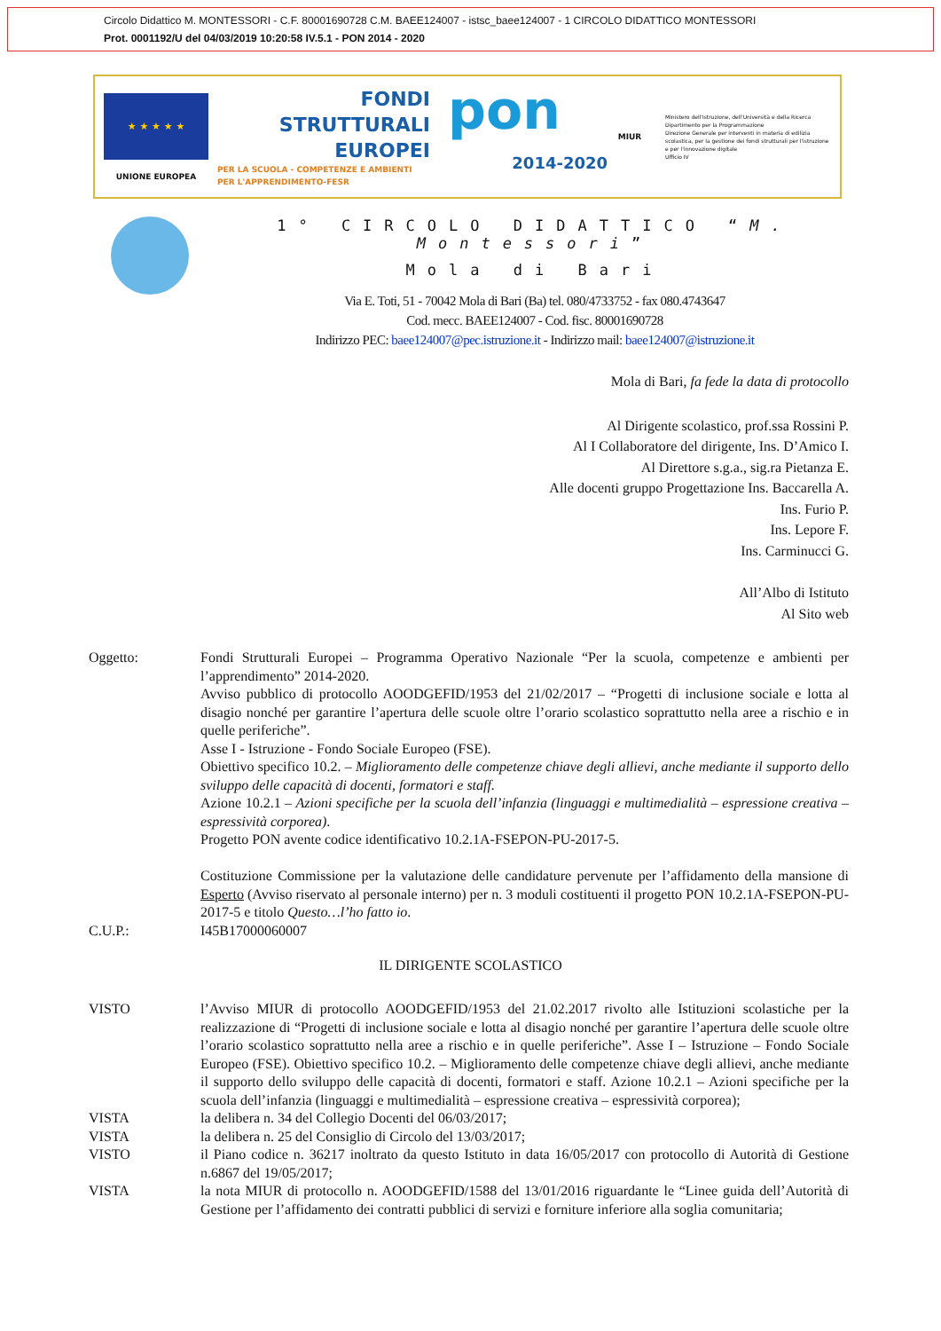Circolo Didattico M. MONTESSORI - C.F. 80001690728 C.M. BAEE124007 - istsc_baee124007 - 1 CIRCOLO DIDATTICO MONTESSORI
Prot. 0001192/U del 04/03/2019 10:20:58 IV.5.1 - PON 2014 - 2020
★ ★ ★ ★ ★
UNIONE EUROPEA
FONDI
STRUTTURALI
EUROPEI
PER LA SCUOLA - COMPETENZE E AMBIENTI PER L'APPRENDIMENTO-FESR
pon
2014-2020
MIUR
Ministero dell'Istruzione, dell'Università e della Ricerca
Dipartimento per la Programmazione
Direzione Generale per interventi in materia di edilizia scolastica, per la gestione dei fondi strutturali per l'istruzione e per l'innovazione digitale
Ufficio IV
1° CIRCOLO DIDATTICO “M. Montessori”
Mola di Bari
Via E. Toti, 51 - 70042 Mola di Bari (Ba) tel. 080/4733752 - fax 080.4743647
Cod. mecc. BAEE124007 - Cod. fisc. 80001690728
Indirizzo PEC: baee124007@pec.istruzione.it - Indirizzo mail: baee124007@istruzione.it
Mola di Bari, fa fede la data di protocollo
Al Dirigente scolastico, prof.ssa Rossini P.
Al I Collaboratore del dirigente, Ins. D’Amico I.
Al Direttore s.g.a., sig.ra Pietanza E.
Alle docenti gruppo Progettazione Ins. Baccarella A.
Ins. Furio P.
Ins. Lepore F.
Ins. Carminucci G.
All’Albo di Istituto
Al Sito web
Oggetto: Fondi Strutturali Europei – Programma Operativo Nazionale “Per la scuola, competenze e ambienti per l’apprendimento” 2014-2020.
Avviso pubblico di protocollo AOODGEFID/1953 del 21/02/2017 – “Progetti di inclusione sociale e lotta al disagio nonché per garantire l’apertura delle scuole oltre l’orario scolastico soprattutto nella aree a rischio e in quelle periferiche”.
Asse I - Istruzione - Fondo Sociale Europeo (FSE).
Obiettivo specifico 10.2. – Miglioramento delle competenze chiave degli allievi, anche mediante il supporto dello sviluppo delle capacità di docenti, formatori e staff.
Azione 10.2.1 – Azioni specifiche per la scuola dell’infanzia (linguaggi e multimedialità – espressione creativa – espressività corporea).
Progetto PON avente codice identificativo 10.2.1A-FSEPON-PU-2017-5.
Costituzione Commissione per la valutazione delle candidature pervenute per l’affidamento della mansione di Esperto (Avviso riservato al personale interno) per n. 3 moduli costituenti il progetto PON 10.2.1A-FSEPON-PU-2017-5 e titolo Questo…l’ho fatto io.
C.U.P.: I45B17000060007
IL DIRIGENTE SCOLASTICO
VISTO l’Avviso MIUR di protocollo AOODGEFID/1953 del 21.02.2017 rivolto alle Istituzioni scolastiche per la realizzazione di “Progetti di inclusione sociale e lotta al disagio nonché per garantire l’apertura delle scuole oltre l’orario scolastico soprattutto nella aree a rischio e in quelle periferiche”. Asse I – Istruzione – Fondo Sociale Europeo (FSE). Obiettivo specifico 10.2. – Miglioramento delle competenze chiave degli allievi, anche mediante il supporto dello sviluppo delle capacità di docenti, formatori e staff. Azione 10.2.1 – Azioni specifiche per la scuola dell’infanzia (linguaggi e multimedialità – espressione creativa – espressività corporea);
VISTA la delibera n. 34 del Collegio Docenti del 06/03/2017;
VISTA la delibera n. 25 del Consiglio di Circolo del 13/03/2017;
VISTO il Piano codice n. 36217 inoltrato da questo Istituto in data 16/05/2017 con protocollo di Autorità di Gestione n.6867 del 19/05/2017;
VISTA la nota MIUR di protocollo n. AOODGEFID/1588 del 13/01/2016 riguardante le “Linee guida dell’Autorità di Gestione per l’affidamento dei contratti pubblici di servizi e forniture inferiore alla soglia comunitaria;